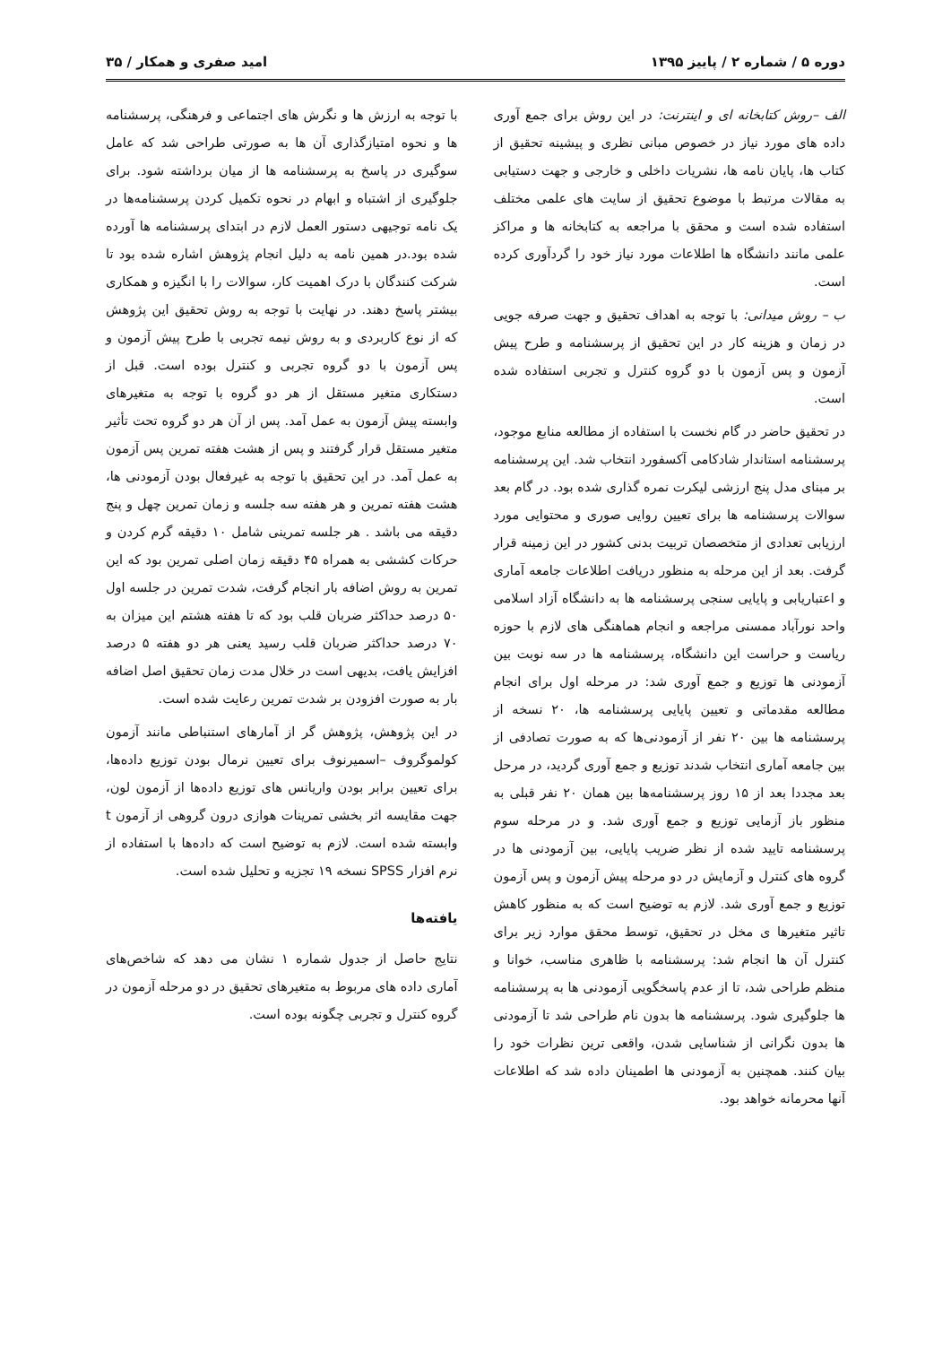دوره ۵ / شماره ۲ / پاییز ۱۳۹۵ امید صفری و همکار / ۳۵
الف –روش کتابخانه ای و اینترنت: در این روش برای جمع آوری داده های مورد نیاز در خصوص مبانی نظری و پیشینه تحقیق از کتاب ها، پایان نامه ها، نشریات داخلی و خارجی و جهت دستیابی به مقالات مرتبط با موضوع تحقیق از سایت های علمی مختلف استفاده شده است و محقق با مراجعه به کتابخانه ها و مراکز علمی مانند دانشگاه ها اطلاعات مورد نیاز خود را گردآوری کرده است.
ب – روش میدانی: با توجه به اهداف تحقیق و جهت صرفه جویی در زمان و هزینه کار در این تحقیق از پرسشنامه و طرح پیش آزمون و پس آزمون با دو گروه کنترل و تجربی استفاده شده است.
در تحقیق حاضر در گام نخست با استفاده از مطالعه منابع موجود، پرسشنامه استاندار شادکامی آکسفورد انتخاب شد. این پرسشنامه بر مبنای مدل پنج ارزشی لیکرت نمره گذاری شده بود. در گام بعد سوالات پرسشنامه ها برای تعیین روایی صوری و محتوایی مورد ارزیابی تعدادی از متخصصان تربیت بدنی کشور در این زمینه قرار گرفت. بعد از این مرحله به منظور دریافت اطلاعات جامعه آماری و اعتباریابی و پایایی سنجی پرسشنامه ها به دانشگاه آزاد اسلامی واحد نورآباد ممسنی مراجعه و انجام هماهنگی های لازم با حوزه ریاست و حراست این دانشگاه، پرسشنامه ها در سه نوبت بین آزمودنی ها توزیع و جمع آوری شد: در مرحله اول برای انجام مطالعه مقدماتی و تعیین پایایی پرسشنامه ها، ۲۰ نسخه از پرسشنامه ها بین ۲۰ نفر از آزمودنی‌ها که به صورت تصادفی از بین جامعه آماری انتخاب شدند توزیع و جمع آوری گردید، در مرحل بعد مجددا بعد از ۱۵ روز پرسشنامه‌ها بین همان ۲۰ نفر قبلی به منظور باز آزمایی توزیع و جمع آوری شد. و در مرحله سوم پرسشنامه تایید شده از نظر ضریب پایایی، بین آزمودنی ها در گروه های کنترل و آزمایش در دو مرحله پیش آزمون و پس آزمون توزیع و جمع آوری شد. لازم به توضیح است که به منظور کاهش تاثیر متغیرها ی مخل در تحقیق، توسط محقق موارد زیر برای کنترل آن ها انجام شد: پرسشنامه با ظاهری مناسب، خوانا و منظم طراحی شد، تا از عدم پاسخگویی آزمودنی ها به پرسشنامه ها جلوگیری شود. پرسشنامه ها بدون نام طراحی شد تا آزمودنی ها بدون نگرانی از شناسایی شدن، واقعی ترین نظرات خود را بیان کنند. همچنین به آزمودنی ها اطمینان داده شد که اطلاعات آنها محرمانه خواهد بود.
با توجه به ارزش ها و نگرش های اجتماعی و فرهنگی، پرسشنامه ها و نحوه امتیازگذاری آن ها به صورتی طراحی شد که عامل سوگیری در پاسخ به پرسشنامه ها از میان برداشته شود. برای جلوگیری از اشتباه و ابهام در نحوه تکمیل کردن پرسشنامه‌ها در یک نامه توجیهی دستور العمل لازم در ابتدای پرسشنامه ها آورده شده بود.در همین نامه به دلیل انجام پژوهش اشاره شده بود تا شرکت کنندگان با درک اهمیت کار، سوالات را با انگیزه و همکاری بیشتر پاسخ دهند. در نهایت با توجه به روش تحقیق این پژوهش که از نوع کاربردی و به روش نیمه تجربی با طرح پیش آزمون و پس آزمون با دو گروه تجربی و کنترل بوده است. قبل از دستکاری متغیر مستقل از هر دو گروه با توجه به متغیرهای وابسته پیش آزمون به عمل آمد. پس از آن هر دو گروه تحت تأثیر متغیر مستقل قرار گرفتند و پس از هشت هفته تمرین پس آزمون به عمل آمد. در این تحقیق با توجه به غیرفعال بودن آزمودنی ها، هشت هفته تمرین و هر هفته سه جلسه و زمان تمرین چهل و پنج دقیقه می باشد . هر جلسه تمرینی شامل ۱۰ دقیقه گرم کردن و حرکات کششی به همراه ۴۵ دقیقه زمان اصلی تمرین بود که این تمرین به روش اضافه بار انجام گرفت، شدت تمرین در جلسه اول ۵۰ درصد حداکثر ضربان قلب بود که تا هفته هشتم این میزان به ۷۰ درصد حداکثر ضربان قلب رسید یعنی هر دو هفته ۵ درصد افزایش یافت، بدیهی است در خلال مدت زمان تحقیق اصل اضافه بار به صورت افزودن بر شدت تمرین رعایت شده است.
در این پژوهش، پژوهش گر از آمارهای استنباطی مانند آزمون کولموگروف –اسمیرنوف برای تعیین نرمال بودن توزیع داده‌ها، برای تعیین برابر بودن واریانس های توزیع داده‌ها از آزمون لون، جهت مقایسه اثر بخشی تمرینات هوازی درون گروهی از آزمون t وابسته شده است. لازم به توضیح است که داده‌ها با استفاده از نرم افزار SPSS نسخه ۱۹ تجزیه و تحلیل شده است.
یافته‌ها
نتایج حاصل از جدول شماره ۱ نشان می دهد که شاخص‌های آماری داده های مربوط به متغیرهای تحقیق در دو مرحله آزمون در گروه کنترل و تجربی چگونه بوده است.